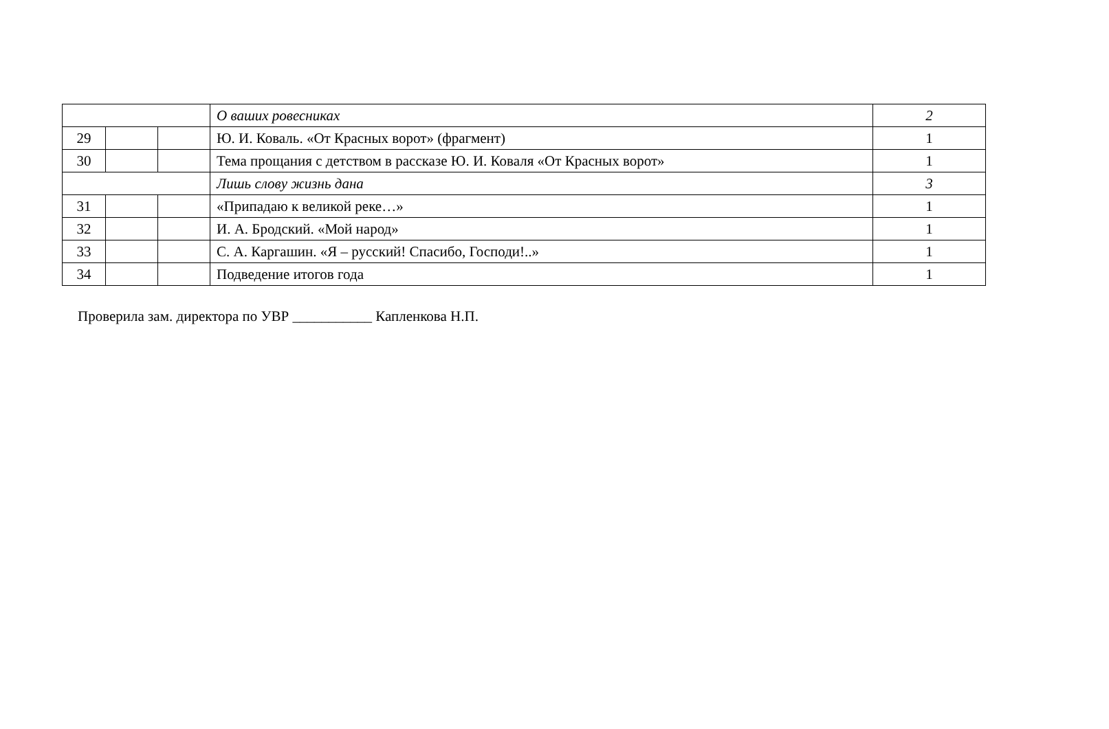| | | | О ваших ровесниках | 2 |
| 29 | | | Ю. И. Коваль. «От Красных ворот» (фрагмент) | 1 |
| 30 | | | Тема прощания с детством в рассказе Ю. И. Коваля «От Красных ворот» | 1 |
| | | | Лишь слову жизнь дана | 3 |
| 31 | | | «Припадаю к великой реке…» | 1 |
| 32 | | | И. А. Бродский. «Мой народ» | 1 |
| 33 | | | С. А. Каргашин. «Я – русский! Спасибо, Господи!..» | 1 |
| 34 | | | Подведение итогов года | 1 |
Проверила зам. директора по УВР ___________ Капленкова Н.П.